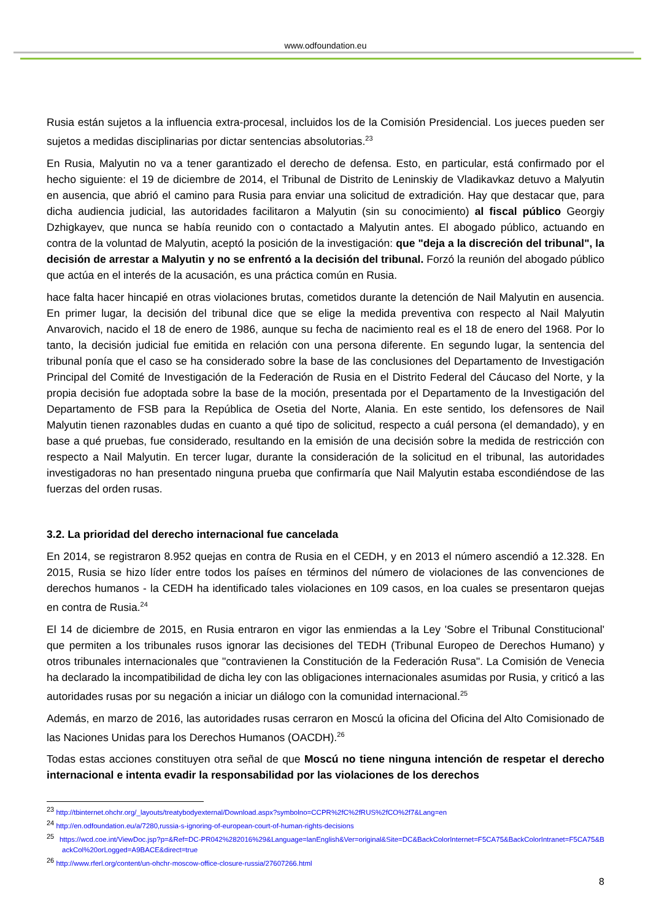www.odfoundation.eu
Rusia están sujetos a la influencia extra-procesal, incluidos los de la Comisión Presidencial. Los jueces pueden ser sujetos a medidas disciplinarias por dictar sentencias absolutorias.<sup>23</sup>
En Rusia, Malyutin no va a tener garantizado el derecho de defensa. Esto, en particular, está confirmado por el hecho siguiente: el 19 de diciembre de 2014, el Tribunal de Distrito de Leninskiy de Vladikavkaz detuvo a Malyutin en ausencia, que abrió el camino para Rusia para enviar una solicitud de extradición. Hay que destacar que, para dicha audiencia judicial, las autoridades facilitaron a Malyutin (sin su conocimiento) al fiscal público Georgiy Dzhigkayev, que nunca se había reunido con o contactado a Malyutin antes. El abogado público, actuando en contra de la voluntad de Malyutin, aceptó la posición de la investigación: que "deja a la discreción del tribunal", la decisión de arrestar a Malyutin y no se enfrentó a la decisión del tribunal. Forzó la reunión del abogado público que actúa en el interés de la acusación, es una práctica común en Rusia.
hace falta hacer hincapié en otras violaciones brutas, cometidos durante la detención de Nail Malyutin en ausencia. En primer lugar, la decisión del tribunal dice que se elige la medida preventiva con respecto al Nail Malyutin Anvarovich, nacido el 18 de enero de 1986, aunque su fecha de nacimiento real es el 18 de enero del 1968. Por lo tanto, la decisión judicial fue emitida en relación con una persona diferente. En segundo lugar, la sentencia del tribunal ponía que el caso se ha considerado sobre la base de las conclusiones del Departamento de Investigación Principal del Comité de Investigación de la Federación de Rusia en el Distrito Federal del Cáucaso del Norte, y la propia decisión fue adoptada sobre la base de la moción, presentada por el Departamento de la Investigación del Departamento de FSB para la República de Osetia del Norte, Alania. En este sentido, los defensores de Nail Malyutin tienen razonables dudas en cuanto a qué tipo de solicitud, respecto a cuál persona (el demandado), y en base a qué pruebas, fue considerado, resultando en la emisión de una decisión sobre la medida de restricción con respecto a Nail Malyutin. En tercer lugar, durante la consideración de la solicitud en el tribunal, las autoridades investigadoras no han presentado ninguna prueba que confirmaría que Nail Malyutin estaba escondiéndose de las fuerzas del orden rusas.
3.2. La prioridad del derecho internacional fue cancelada
En 2014, se registraron 8.952 quejas en contra de Rusia en el CEDH, y en 2013 el número ascendió a 12.328. En 2015, Rusia se hizo líder entre todos los países en términos del número de violaciones de las convenciones de derechos humanos - la CEDH ha identificado tales violaciones en 109 casos, en loa cuales se presentaron quejas en contra de Rusia.<sup>24</sup>
El 14 de diciembre de 2015, en Rusia entraron en vigor las enmiendas a la Ley 'Sobre el Tribunal Constitucional' que permiten a los tribunales rusos ignorar las decisiones del TEDH (Tribunal Europeo de Derechos Humano) y otros tribunales internacionales que "contravienen la Constitución de la Federación Rusa". La Comisión de Venecia ha declarado la incompatibilidad de dicha ley con las obligaciones internacionales asumidas por Rusia, y criticó a las autoridades rusas por su negación a iniciar un diálogo con la comunidad internacional.<sup>25</sup>
Además, en marzo de 2016, las autoridades rusas cerraron en Moscú la oficina del Oficina del Alto Comisionado de las Naciones Unidas para los Derechos Humanos (OACDH).<sup>26</sup>
Todas estas acciones constituyen otra señal de que Moscú no tiene ninguna intención de respetar el derecho internacional e intenta evadir la responsabilidad por las violaciones de los derechos
<sup>23</sup> http://tbinternet.ohchr.org/_layouts/treatybodyexternal/Download.aspx?symbolno=CCPR%2fC%2fRUS%2fCO%2f7&Lang=en
<sup>24</sup> http://en.odfoundation.eu/a/7280,russia-s-ignoring-of-european-court-of-human-rights-decisions
<sup>25</sup> https://wcd.coe.int/ViewDoc.jsp?p=&Ref=DC-PR042%282016%29&Language=lanEnglish&Ver=original&Site=DC&BackColorInternet=F5CA75&BackColorIntranet=F5CA75&BackCol%20orLogged=A9BACE&direct=true
<sup>26</sup> http://www.rferl.org/content/un-ohchr-moscow-office-closure-russia/27607266.html
8